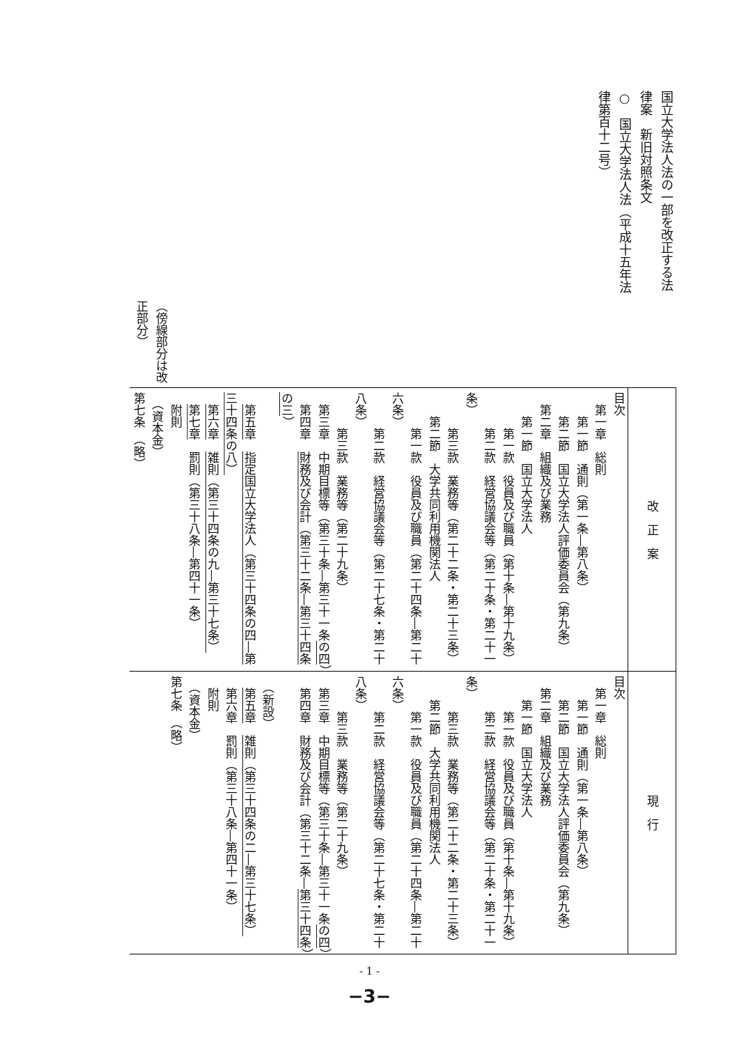国立大学法人法の一部を改正する法律案　新旧対照条文
○　国立大学法人法（平成十五年法律第百十二号）
（傍線部分は改正部分）
| 改 正 案 | 現 行 |
| --- | --- |
| 目次 第一章 総則 第一節 通則（第一条―第八条） 第二節 国立大学法人評価委員会（第九条） 第二章 組織及び業務 第一節 国立大学法人 第一款 役員及び職員（第十条―第十九条） 第二款 経営協議会等（第二十条・第二十一条） 第三款 業務等（第二十二条・第二十三条） 第二節 大学共同利用機関法人 第一款 役員及び職員（第二十四条―第二十六条） 第二款 経営協議会等（第二十七条・第二十八条） 第三款 業務等（第二十九条） 第三章 中期目標等（第三十条―第三十一条 の四 ） 第四章 財務及び会計（第三十二条―第三十四条の三 ） 第五章 指定国立大学法人（第三十四条の四―第三十四条の八） 第六章 雑則（第三十四条の九―第三十七条） 第七章 罰則（第三十八条―第四十一条） 附則 （資本金） 第七条 （略） | 目次 第一章 総則 第一節 通則（第一条―第八条） 第二節 国立大学法人評価委員会（第九条） 第二章 組織及び業務 第一節 国立大学法人 第一款 役員及び職員（第十条―第十九条） 第二款 経営協議会等（第二十条・第二十一条） 第三款 業務等（第二十二条・第二十三条） 第二節 大学共同利用機関法人 第一款 役員及び職員（第二十四条―第二十六条） 第二款 経営協議会等（第二十七条・第二十八条） 第三款 業務等（第二十九条） 第三章 中期目標等（第三十条―第三十一条 の四 ） 第四章 財務及び会計（第三十二条― 第三十四条 ） （新設） 第五章 雑則（第三十四条の二―第三十七条） 第六章 罰則（第三十八条―第四十一条） 附則 （資本金） 第七条 （略） |
- 1 -
−3−